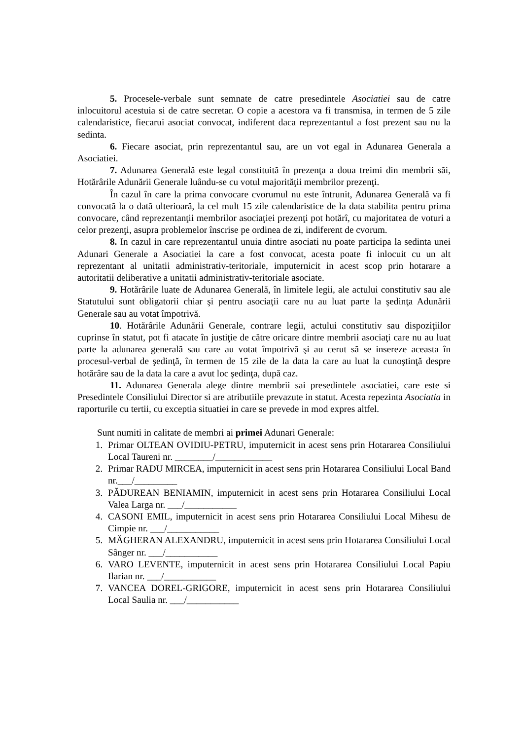5. Procesele-verbale sunt semnate de catre presedintele Asociatiei sau de catre inlocuitorul acestuia si de catre secretar. O copie a acestora va fi transmisa, in termen de 5 zile calendaristice, fiecarui asociat convocat, indiferent daca reprezentantul a fost prezent sau nu la sedinta.
6. Fiecare asociat, prin reprezentantul sau, are un vot egal in Adunarea Generala a Asociatiei.
7. Adunarea Generală este legal constituită în prezenţa a doua treimi din membrii săi, Hotărârile Adunării Generale luându-se cu votul majorităţii membrilor prezenţi.
În cazul în care la prima convocare cvorumul nu este întrunit, Adunarea Generală va fi convocată la o dată ulterioară, la cel mult 15 zile calendaristice de la data stabilita pentru prima convocare, când reprezentanţii membrilor asociaţiei prezenţi pot hotărî, cu majoritatea de voturi a celor prezenţi, asupra problemelor înscrise pe ordinea de zi, indiferent de cvorum.
8. In cazul in care reprezentantul unuia dintre asociati nu poate participa la sedinta unei Adunari Generale a Asociatiei la care a fost convocat, acesta poate fi inlocuit cu un alt reprezentant al unitatii administrativ-teritoriale, imputernicit in acest scop prin hotarare a autoritatii deliberative a unitatii administrativ-teritoriale asociate.
9. Hotărârile luate de Adunarea Generală, în limitele legii, ale actului constitutiv sau ale Statutului sunt obligatorii chiar şi pentru asociaţii care nu au luat parte la şedinţa Adunării Generale sau au votat împotrivă.
10. Hotărârile Adunării Generale, contrare legii, actului constitutiv sau dispoziţiilor cuprinse în statut, pot fi atacate în justiţie de către oricare dintre membrii asociaţi care nu au luat parte la adunarea generală sau care au votat împotrivă şi au cerut să se insereze aceasta în procesul-verbal de şedinţă, în termen de 15 zile de la data la care au luat la cunoştinţă despre hotărâre sau de la data la care a avut loc şedinţa, după caz.
11. Adunarea Generala alege dintre membrii sai presedintele asociatiei, care este si Presedintele Consiliului Director si are atributiile prevazute in statut. Acesta repezinta Asociatia in raporturile cu tertii, cu exceptia situatiei in care se prevede in mod expres altfel.
Sunt numiti in calitate de membri ai primei Adunari Generale:
1. Primar OLTEAN OVIDIU-PETRU, imputernicit in acest sens prin Hotararea Consiliului Local Taureni nr. ________/____________
2. Primar RADU MIRCEA, imputernicit in acest sens prin Hotararea Consiliului Local Band nr.___/_________
3. PĂDUREAN BENIAMIN, imputernicit in acest sens prin Hotararea Consiliului Local Valea Larga nr. ___/___________
4. CASONI EMIL, imputernicit in acest sens prin Hotararea Consiliului Local Mihesu de Cimpie nr. ___/___________
5. MĂGHERAN ALEXANDRU, imputernicit in acest sens prin Hotararea Consiliului Local Sânger nr. ___/___________
6. VARO LEVENTE, imputernicit in acest sens prin Hotararea Consiliului Local Papiu Ilarian nr. ___/___________
7. VANCEA DOREL-GRIGORE, imputernicit in acest sens prin Hotararea Consiliului Local Saulia nr. ___/___________